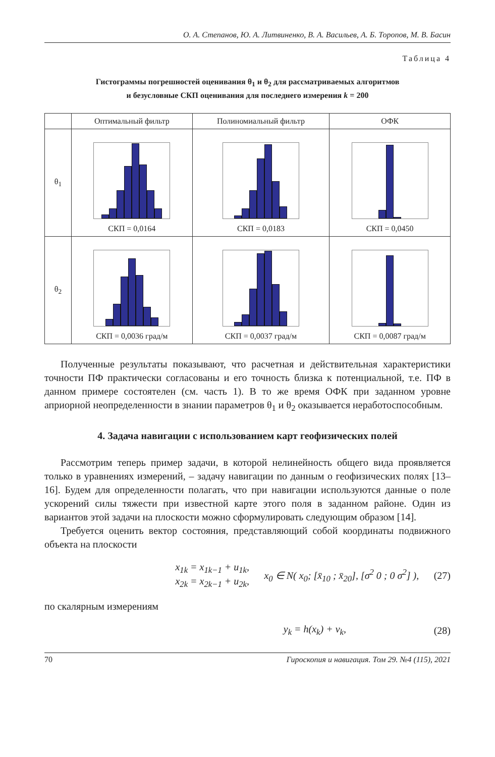О. А. Степанов, Ю. А. Литвиненко, В. А. Васильев, А. Б. Торопов, М. В. Басин
Таблица 4
Гистограммы погрешностей оценивания θ<sub>1</sub> и θ<sub>2</sub> для рассматриваемых алгоритмов
и безусловные СКП оценивания для последнего измерения k = 200
| | Оптимальный фильтр | Полиномиальный фильтр | ОФК |
| --- | --- | --- | --- |
| θ<sub>1</sub> | СКП = 0,0164 | СКП = 0,0183 | СКП = 0,0450 |
| θ<sub>2</sub> | СКП = 0,0036 град/м | СКП = 0,0037 град/м | СКП = 0,0087 град/м |
Полученные результаты показывают, что расчетная и действительная характеристики точности ПФ практически согласованы и его точность близка к потенциальной, т.е. ПФ в данном примере состоятелен (см. часть 1). В то же время ОФК при заданном уровне априорной неопределенности в знании параметров θ<sub>1</sub> и θ<sub>2</sub> оказывается неработоспособным.
4. Задача навигации с использованием карт геофизических полей
Рассмотрим теперь пример задачи, в которой нелинейность общего вида проявляется только в уравнениях измерений, – задачу навигации по данным о геофизических полях [13–16]. Будем для определенности полагать, что при навигации используются данные о поле ускорений силы тяжести при известной карте этого поля в заданном районе. Один из вариантов этой задачи на плоскости можно сформулировать следующим образом [14].
Требуется оценить вектор состояния, представляющий собой координаты подвижного объекта на плоскости
x<sub>1k</sub> = x<sub>1k−1</sub> + u<sub>1k</sub>,
x<sub>2k</sub> = x<sub>2k−1</sub> + u<sub>2k</sub>, x<sub>0</sub> ∈ N( x<sub>0</sub>; [x̄<sub>10</sub> ; x̄<sub>20</sub>], [σ<sup>2</sup> 0 ; 0 σ<sup>2</sup>] ), (27)
по скалярным измерениям
y<sub>k</sub> = h(x<sub>k</sub>) + v<sub>k</sub>, (28)
70 Гироскопия и навигация. Том 29. №4 (115), 2021